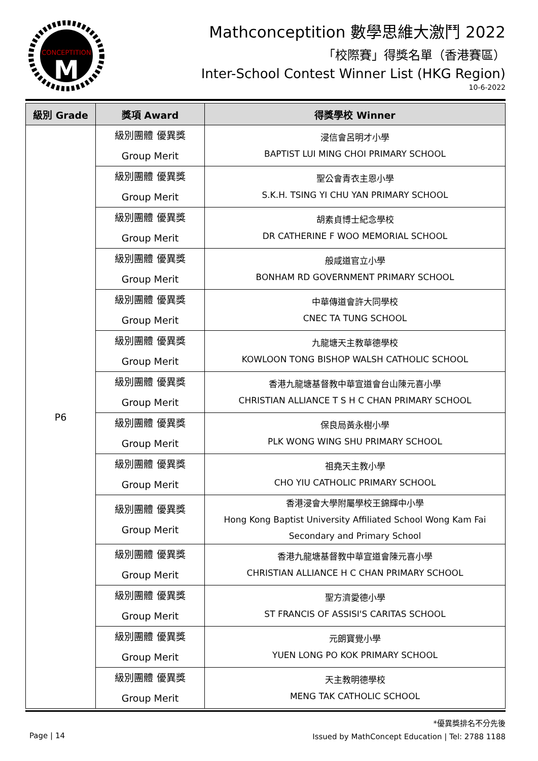CONCEPTITION
M
Mathconceptition 數學思維大激鬥 2022
「校際賽」得獎名單（香港賽區）
Inter-School Contest Winner List (HKG Region)
10-6-2022
| 級別 Grade | 獎項 Award | 得獎學校 Winner |
| --- | --- | --- |
| P6 | 級別團體 優異獎 Group Merit | 浸信會呂明才小學 BAPTIST LUI MING CHOI PRIMARY SCHOOL |
| | 級別團體 優異獎 Group Merit | 聖公會青衣主恩小學 S.K.H. TSING YI CHU YAN PRIMARY SCHOOL |
| | 級別團體 優異獎 Group Merit | 胡素貞博士紀念學校 DR CATHERINE F WOO MEMORIAL SCHOOL |
| | 級別團體 優異獎 Group Merit | 般咸道官立小學 BONHAM RD GOVERNMENT PRIMARY SCHOOL |
| | 級別團體 優異獎 Group Merit | 中華傳道會許大同學校 CNEC TA TUNG SCHOOL |
| | 級別團體 優異獎 Group Merit | 九龍塘天主教華德學校 KOWLOON TONG BISHOP WALSH CATHOLIC SCHOOL |
| | 級別團體 優異獎 Group Merit | 香港九龍塘基督教中華宣道會台山陳元喜小學 CHRISTIAN ALLIANCE T S H C CHAN PRIMARY SCHOOL |
| | 級別團體 優異獎 Group Merit | 保良局黃永樹小學 PLK WONG WING SHU PRIMARY SCHOOL |
| | 級別團體 優異獎 Group Merit | 祖堯天主教小學 CHO YIU CATHOLIC PRIMARY SCHOOL |
| | 級別團體 優異獎 Group Merit | 香港浸會大學附屬學校王錦輝中小學 Hong Kong Baptist University Affiliated School Wong Kam Fai Secondary and Primary School |
| | 級別團體 優異獎 Group Merit | 香港九龍塘基督教中華宣道會陳元喜小學 CHRISTIAN ALLIANCE H C CHAN PRIMARY SCHOOL |
| | 級別團體 優異獎 Group Merit | 聖方濟愛德小學 ST FRANCIS OF ASSISI'S CARITAS SCHOOL |
| | 級別團體 優異獎 Group Merit | 元朗寶覺小學 YUEN LONG PO KOK PRIMARY SCHOOL |
| | 級別團體 優異獎 Group Merit | 天主教明德學校 MENG TAK CATHOLIC SCHOOL |
Page | 14
*優異獎排名不分先後
Issued by MathConcept Education | Tel: 2788 1188